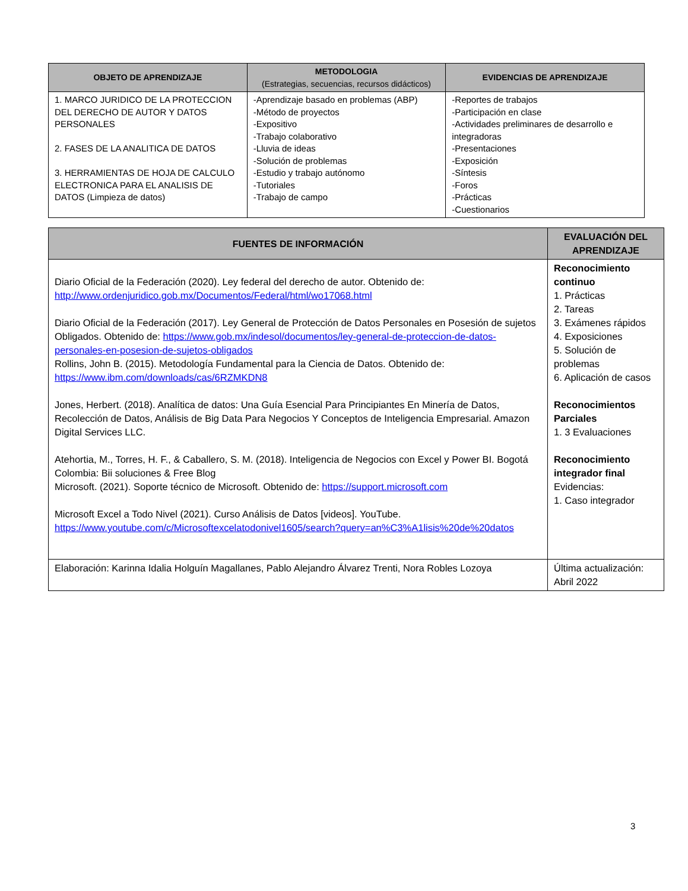| OBJETO DE APRENDIZAJE | METODOLOGIA (Estrategias, secuencias, recursos didácticos) | EVIDENCIAS DE APRENDIZAJE |
| --- | --- | --- |
| 1. MARCO JURIDICO DE LA PROTECCION DEL DERECHO DE AUTOR Y DATOS PERSONALES 2. FASES DE LA ANALITICA DE DATOS 3. HERRAMIENTAS DE HOJA DE CALCULO ELECTRONICA PARA EL ANALISIS DE DATOS (Limpieza de datos) | -Aprendizaje basado en problemas (ABP) -Método de proyectos -Expositivo -Trabajo colaborativo -Lluvia de ideas -Solución de problemas -Estudio y trabajo autónomo -Tutoriales -Trabajo de campo | -Reportes de trabajos -Participación en clase -Actividades preliminares de desarrollo e integradoras -Presentaciones -Exposición -Síntesis -Foros -Prácticas -Cuestionarios |
| FUENTES DE INFORMACIÓN | EVALUACIÓN DEL APRENDIZAJE |
| --- | --- |
| Diario Oficial de la Federación (2020). Ley federal del derecho de autor. Obtenido de: http://www.ordenjuridico.gob.mx/Documentos/Federal/html/wo17068.html Diario Oficial de la Federación (2017). Ley General de Protección de Datos Personales en Posesión de sujetos Obligados. Obtenido de: https://www.gob.mx/indesol/documentos/ley-general-de-proteccion-de-datos-personales-en-posesion-de-sujetos-obligados Rollins, John B. (2015). Metodología Fundamental para la Ciencia de Datos. Obtenido de: https://www.ibm.com/downloads/cas/6RZMKDN8 Jones, Herbert. (2018). Analítica de datos: Una Guía Esencial Para Principiantes En Minería de Datos, Recolección de Datos, Análisis de Big Data Para Negocios Y Conceptos de Inteligencia Empresarial. Amazon Digital Services LLC. Atehortia, M., Torres, H. F., & Caballero, S. M. (2018). Inteligencia de Negocios con Excel y Power BI. Bogotá Colombia: Bii soluciones & Free Blog Microsoft. (2021). Soporte técnico de Microsoft. Obtenido de: https://support.microsoft.com Microsoft Excel a Todo Nivel (2021). Curso Análisis de Datos [videos]. YouTube. https://www.youtube.com/c/Microsoftexcelatodonivel1605/search?query=an%C3%A1lisis%20de%20datos | Reconocimiento continuo 1. Prácticas 2. Tareas 3. Exámenes rápidos 4. Exposiciones 5. Solución de problemas 6. Aplicación de casos Reconocimientos Parciales 1. 3 Evaluaciones Reconocimiento integrador final Evidencias: 1. Caso integrador |
| Elaboración: Karinna Idalia Holguín Magallanes, Pablo Alejandro Álvarez Trenti, Nora Robles Lozoya | Última actualización: Abril 2022 |
3